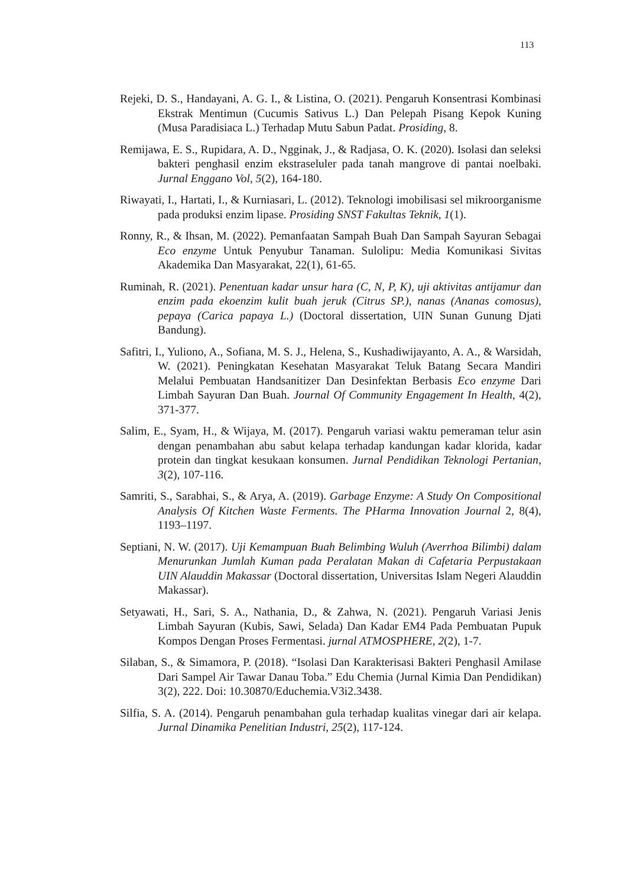113
Rejeki, D. S., Handayani, A. G. I., & Listina, O. (2021). Pengaruh Konsentrasi Kombinasi Ekstrak Mentimun (Cucumis Sativus L.) Dan Pelepah Pisang Kepok Kuning (Musa Paradisiaca L.) Terhadap Mutu Sabun Padat. Prosiding, 8.
Remijawa, E. S., Rupidara, A. D., Ngginak, J., & Radjasa, O. K. (2020). Isolasi dan seleksi bakteri penghasil enzim ekstraseluler pada tanah mangrove di pantai noelbaki. Jurnal Enggano Vol, 5(2), 164-180.
Riwayati, I., Hartati, I., & Kurniasari, L. (2012). Teknologi imobilisasi sel mikroorganisme pada produksi enzim lipase. Prosiding SNST Fakultas Teknik, 1(1).
Ronny, R., & Ihsan, M. (2022). Pemanfaatan Sampah Buah Dan Sampah Sayuran Sebagai Eco enzyme Untuk Penyubur Tanaman. Sulolipu: Media Komunikasi Sivitas Akademika Dan Masyarakat, 22(1), 61-65.
Ruminah, R. (2021). Penentuan kadar unsur hara (C, N, P, K), uji aktivitas antijamur dan enzim pada ekoenzim kulit buah jeruk (Citrus SP.), nanas (Ananas comosus), pepaya (Carica papaya L.) (Doctoral dissertation, UIN Sunan Gunung Djati Bandung).
Safitri, I., Yuliono, A., Sofiana, M. S. J., Helena, S., Kushadiwijayanto, A. A., & Warsidah, W. (2021). Peningkatan Kesehatan Masyarakat Teluk Batang Secara Mandiri Melalui Pembuatan Handsanitizer Dan Desinfektan Berbasis Eco enzyme Dari Limbah Sayuran Dan Buah. Journal Of Community Engagement In Health, 4(2), 371-377.
Salim, E., Syam, H., & Wijaya, M. (2017). Pengaruh variasi waktu pemeraman telur asin dengan penambahan abu sabut kelapa terhadap kandungan kadar klorida, kadar protein dan tingkat kesukaan konsumen. Jurnal Pendidikan Teknologi Pertanian, 3(2), 107-116.
Samriti, S., Sarabhai, S., & Arya, A. (2019). Garbage Enzyme: A Study On Compositional Analysis Of Kitchen Waste Ferments. The PHarma Innovation Journal 2, 8(4), 1193–1197.
Septiani, N. W. (2017). Uji Kemampuan Buah Belimbing Wuluh (Averrhoa Bilimbi) dalam Menurunkan Jumlah Kuman pada Peralatan Makan di Cafetaria Perpustakaan UIN Alauddin Makassar (Doctoral dissertation, Universitas Islam Negeri Alauddin Makassar).
Setyawati, H., Sari, S. A., Nathania, D., & Zahwa, N. (2021). Pengaruh Variasi Jenis Limbah Sayuran (Kubis, Sawi, Selada) Dan Kadar EM4 Pada Pembuatan Pupuk Kompos Dengan Proses Fermentasi. jurnal ATMOSPHERE, 2(2), 1-7.
Silaban, S., & Simamora, P. (2018). “Isolasi Dan Karakterisasi Bakteri Penghasil Amilase Dari Sampel Air Tawar Danau Toba.” Edu Chemia (Jurnal Kimia Dan Pendidikan) 3(2), 222. Doi: 10.30870/Educhemia.V3i2.3438.
Silfia, S. A. (2014). Pengaruh penambahan gula terhadap kualitas vinegar dari air kelapa. Jurnal Dinamika Penelitian Industri, 25(2), 117-124.